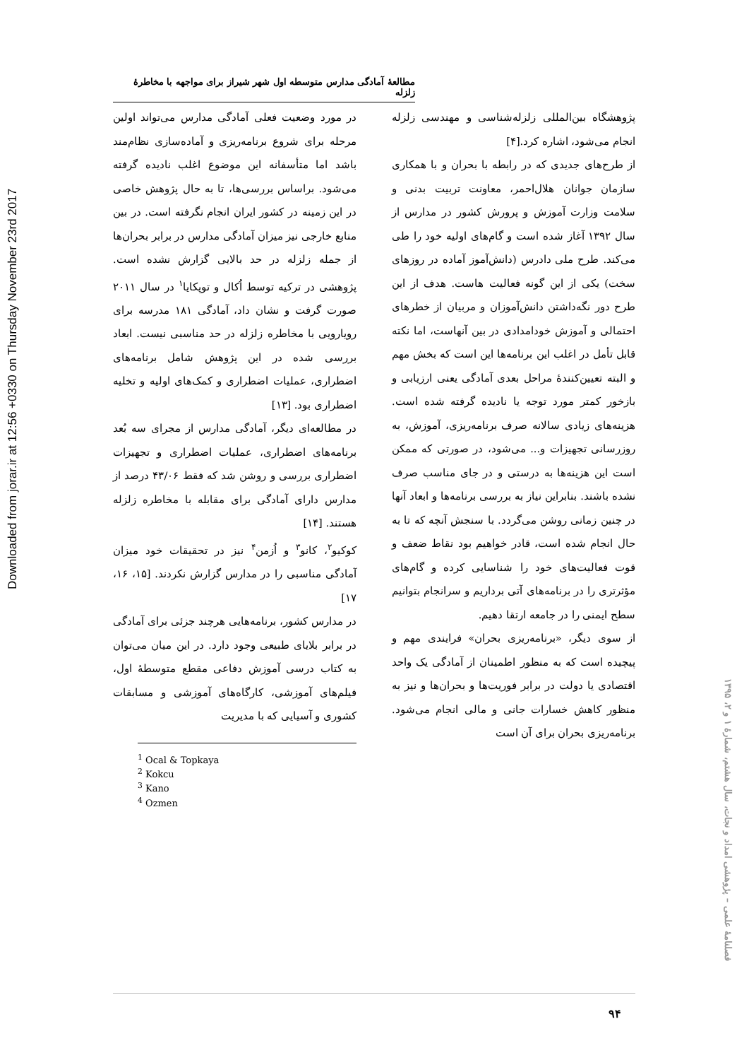Downloaded from jorar.ir at 12:56 +0330 on Thursday November 23rd 2017
مطالعهٔ آمادگی مدارس متوسطه اول شهر شیراز برای مواجهه با مخاطرهٔ زلزله
در مورد وضعیت فعلی آمادگی مدارس می‌تواند اولین مرحله برای شروع برنامه‌ریزی و آماده‌سازی نظام‌مند باشد اما متأسفانه این موضوع اغلب نادیده گرفته می‌شود. براساس بررسی‌ها، تا به حال پژوهش خاصی در این زمینه در کشور ایران انجام نگرفته است. در بین منابع خارجی نیز میزان آمادگی مدارس در برابر بحران‌ها از جمله زلزله در حد بالایی گزارش نشده است. پژوهشی در ترکیه توسط اُکال و توپکایا<sup>۱</sup> در سال ۲۰۱۱ صورت گرفت و نشان داد، آمادگی ۱۸۱ مدرسه برای رویارویی با مخاطره زلزله در حد مناسبی نیست. ابعاد بررسی شده در این پژوهش شامل برنامه‌های اضطراری، عملیات اضطراری و کمک‌های اولیه و تخلیه اضطراری بود. [۱۳]
در مطالعه‌ای دیگر، آمادگی مدارس از مجرای سه بُعد برنامه‌های اضطراری، عملیات اضطراری و تجهیزات اضطراری بررسی و روشن شد که فقط ۴۳/۰۶ درصد از مدارس دارای آمادگی برای مقابله با مخاطره زلزله هستند. [۱۴]
کوکیو<sup>۲</sup>، کانو<sup>۳</sup> و اُزمن<sup>۴</sup> نیز در تحقیقات خود میزان آمادگی مناسبی را در مدارس گزارش نکردند. [۱۵، ۱۶، ۱۷]
در مدارس کشور، برنامه‌هایی هرچند جزئی برای آمادگی در برابر بلایای طبیعی وجود دارد. در این میان می‌توان به کتاب درسی آموزش دفاعی مقطع متوسطهٔ اول، فیلم‌های آموزشی، کارگاه‌های آموزشی و مسابقات کشوری و آسیایی که با مدیریت
<sup>1</sup> Ocal & Topkaya
<sup>2</sup> Kokcu
<sup>3</sup> Kano
<sup>4</sup> Ozmen
پژوهشگاه بین‌المللی زلزله‌شناسی و مهندسی زلزله انجام می‌شود، اشاره کرد.[۴]
از طرح‌های جدیدی که در رابطه با بحران و با همکاری سازمان جوانان هلال‌احمر، معاونت تربیت بدنی و سلامت وزارت آموزش و پرورش کشور در مدارس از سال ۱۳۹۲ آغاز شده است و گام‌های اولیه خود را طی می‌کند. طرح ملی دادرس (دانش‌آموز آماده در روزهای سخت) یکی از این گونه فعالیت هاست. هدف از این طرح دور نگه‌داشتن دانش‌آموزان و مربیان از خطرهای احتمالی و آموزش خودامدادی در بین آنهاست، اما نکته قابل تأمل در اغلب این برنامه‌ها این است که بخش مهم و البته تعیین‌کنندهٔ مراحل بعدی آمادگی یعنی ارزیابی و بازخور کمتر مورد توجه یا نادیده گرفته شده است. هزینه‌های زیادی سالانه صرف برنامه‌ریزی، آموزش، به روزرسانی تجهیزات و... می‌شود، در صورتی که ممکن است این هزینه‌ها به درستی و در جای مناسب صرف نشده باشند. بنابراین نیاز به بررسی برنامه‌ها و ابعاد آنها در چنین زمانی روشن می‌گردد. با سنجش آنچه که تا به حال انجام شده است، قادر خواهیم بود نقاط ضعف و قوت فعالیت‌های خود را شناسایی کرده و گام‌های مؤثرتری را در برنامه‌های آتی برداریم و سرانجام بتوانیم سطح ایمنی را در جامعه ارتقا دهیم.
از سوی دیگر، «برنامه‌ریزی بحران» فرایندی مهم و پیچیده است که به منظور اطمینان از آمادگی یک واحد اقتصادی یا دولت در برابر فوریت‌ها و بحران‌ها و نیز به منظور کاهش خسارات جانی و مالی انجام می‌شود. برنامه‌ریزی بحران برای آن است
فصلنامهٔ علمی – پژوهشی امداد و نجات، سال هشتم، شمارهٔ ۱ و ۲، ۱۳۹۵
۹۴